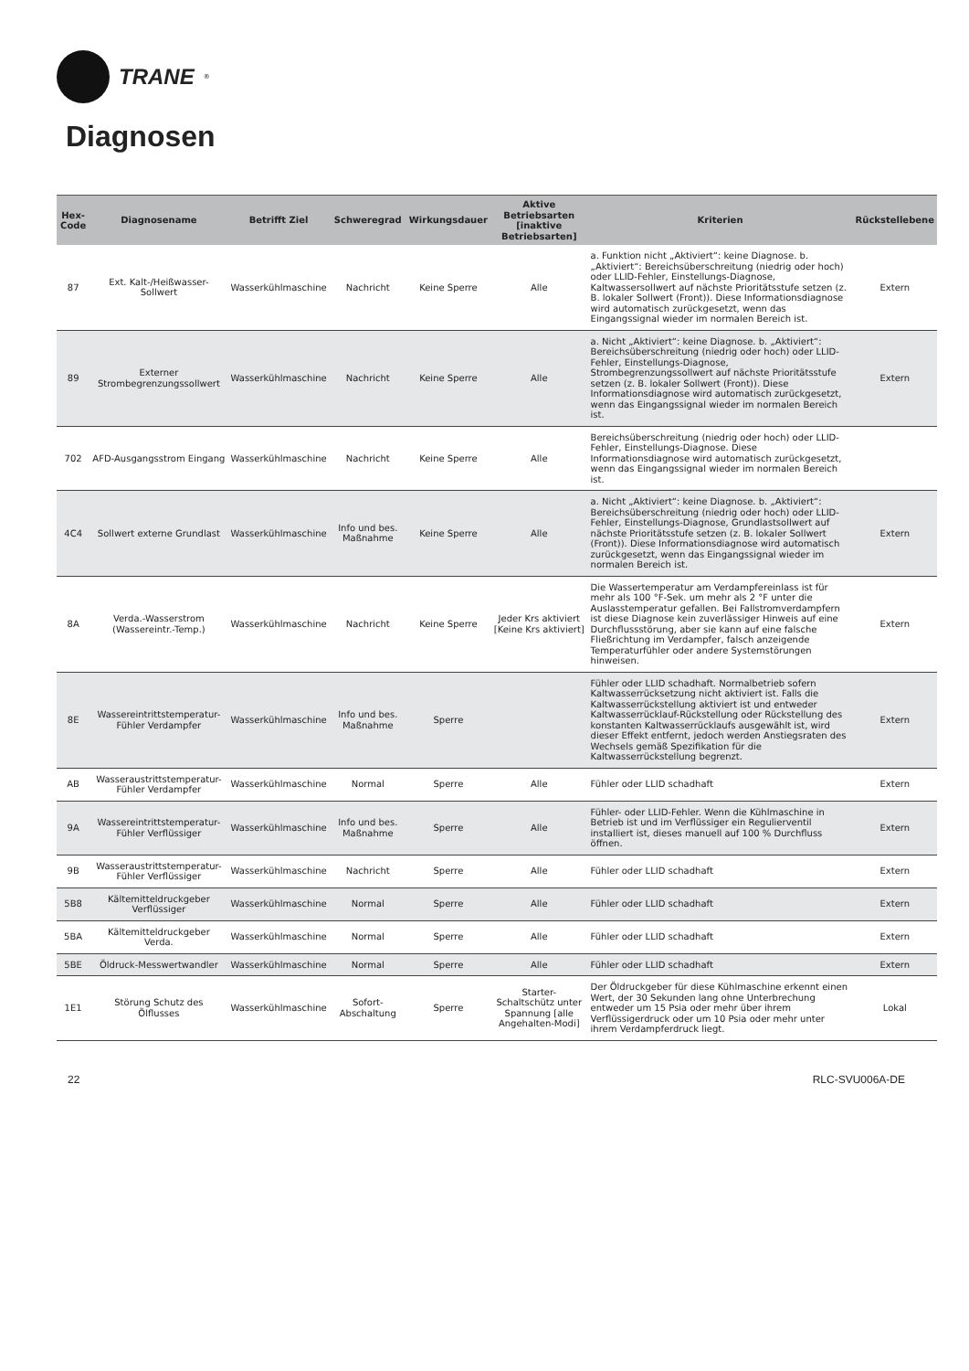TRANE<sup>®</sup>
Diagnosen
| Hex-Code | Diagnosename | Betrifft Ziel | Schweregrad | Wirkungsdauer | Aktive Betriebsarten [inaktive Betriebsarten] | Kriterien | Rückstellebene |
| --- | --- | --- | --- | --- | --- | --- | --- |
| 87 | Ext. Kalt-/Heißwasser-Sollwert | Wasserkühlmaschine | Nachricht | Keine Sperre | Alle | a. Funktion nicht „Aktiviert“: keine Diagnose. b. „Aktiviert“: Bereichsüberschreitung (niedrig oder hoch) oder LLID-Fehler, Einstellungs-Diagnose, Kaltwassersollwert auf nächste Prioritätsstufe setzen (z. B. lokaler Sollwert (Front)). Diese Informationsdiagnose wird automatisch zurückgesetzt, wenn das Eingangssignal wieder im normalen Bereich ist. | Extern |
| 89 | Externer Strombegrenzungssollwert | Wasserkühlmaschine | Nachricht | Keine Sperre | Alle | a. Nicht „Aktiviert“: keine Diagnose. b. „Aktiviert“: Bereichsüberschreitung (niedrig oder hoch) oder LLID-Fehler, Einstellungs-Diagnose, Strombegrenzungssollwert auf nächste Prioritätsstufe setzen (z. B. lokaler Sollwert (Front)). Diese Informationsdiagnose wird automatisch zurückgesetzt, wenn das Eingangssignal wieder im normalen Bereich ist. | Extern |
| 702 | AFD-Ausgangsstrom Eingang | Wasserkühlmaschine | Nachricht | Keine Sperre | Alle | Bereichsüberschreitung (niedrig oder hoch) oder LLID-Fehler, Einstellungs-Diagnose. Diese Informationsdiagnose wird automatisch zurückgesetzt, wenn das Eingangssignal wieder im normalen Bereich ist. | |
| 4C4 | Sollwert externe Grundlast | Wasserkühlmaschine | Info und bes. Maßnahme | Keine Sperre | Alle | a. Nicht „Aktiviert“: keine Diagnose. b. „Aktiviert“: Bereichsüberschreitung (niedrig oder hoch) oder LLID-Fehler, Einstellungs-Diagnose, Grundlastsollwert auf nächste Prioritätsstufe setzen (z. B. lokaler Sollwert (Front)). Diese Informationsdiagnose wird automatisch zurückgesetzt, wenn das Eingangssignal wieder im normalen Bereich ist. | Extern |
| 8A | Verda.-Wasserstrom (Wassereintr.-Temp.) | Wasserkühlmaschine | Nachricht | Keine Sperre | Jeder Krs aktiviert [Keine Krs aktiviert] | Die Wassertemperatur am Verdampfereinlass ist für mehr als 100 °F-Sek. um mehr als 2 °F unter die Auslasstemperatur gefallen. Bei Fallstromverdampfern ist diese Diagnose kein zuverlässiger Hinweis auf eine Durchflussstörung, aber sie kann auf eine falsche Fließrichtung im Verdampfer, falsch anzeigende Temperaturfühler oder andere Systemstörungen hinweisen. | Extern |
| 8E | Wassereintrittstemperatur-Fühler Verdampfer | Wasserkühlmaschine | Info und bes. Maßnahme | Sperre | | Fühler oder LLID schadhaft. Normalbetrieb sofern Kaltwasserrücksetzung nicht aktiviert ist. Falls die Kaltwasserrückstellung aktiviert ist und entweder Kaltwasserrücklauf-Rückstellung oder Rückstellung des konstanten Kaltwasserrücklaufs ausgewählt ist, wird dieser Effekt entfernt, jedoch werden Anstiegsraten des Wechsels gemäß Spezifikation für die Kaltwasserrückstellung begrenzt. | Extern |
| AB | Wasseraustrittstemperatur-Fühler Verdampfer | Wasserkühlmaschine | Normal | Sperre | Alle | Fühler oder LLID schadhaft | Extern |
| 9A | Wassereintrittstemperatur-Fühler Verflüssiger | Wasserkühlmaschine | Info und bes. Maßnahme | Sperre | Alle | Fühler- oder LLID-Fehler. Wenn die Kühlmaschine in Betrieb ist und im Verflüssiger ein Regulierventil installiert ist, dieses manuell auf 100 % Durchfluss öffnen. | Extern |
| 9B | Wasseraustrittstemperatur-Fühler Verflüssiger | Wasserkühlmaschine | Nachricht | Sperre | Alle | Fühler oder LLID schadhaft | Extern |
| 5B8 | Kältemitteldruckgeber Verflüssiger | Wasserkühlmaschine | Normal | Sperre | Alle | Fühler oder LLID schadhaft | Extern |
| 5BA | Kältemitteldruckgeber Verda. | Wasserkühlmaschine | Normal | Sperre | Alle | Fühler oder LLID schadhaft | Extern |
| 5BE | Öldruck-Messwertwandler | Wasserkühlmaschine | Normal | Sperre | Alle | Fühler oder LLID schadhaft | Extern |
| 1E1 | Störung Schutz des Ölflusses | Wasserkühlmaschine | Sofort-Abschaltung | Sperre | Starter-Schaltschütz unter Spannung [alle Angehalten-Modi] | Der Öldruckgeber für diese Kühlmaschine erkennt einen Wert, der 30 Sekunden lang ohne Unterbrechung entweder um 15 Psia oder mehr über ihrem Verflüssigerdruck oder um 10 Psia oder mehr unter ihrem Verdampferdruck liegt. | Lokal |
22 RLC-SVU006A-DE